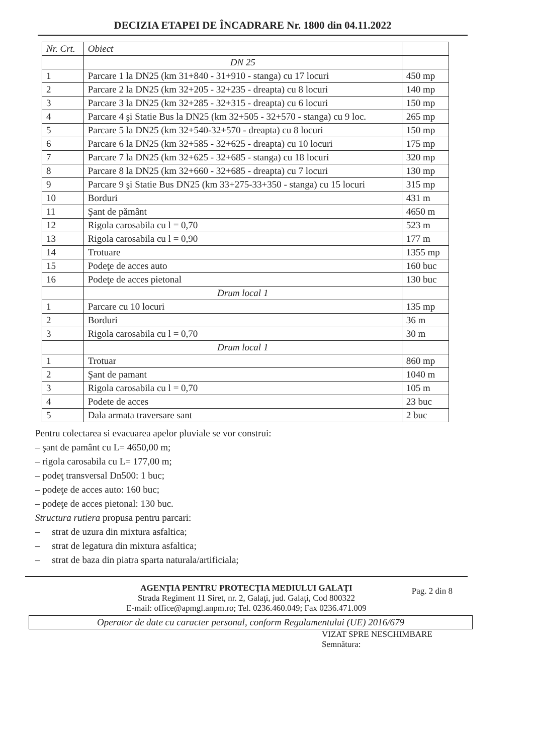DECIZIA ETAPEI DE ÎNCADRARE Nr. 1800 din 04.11.2022
| Nr. Crt. | Obiect | |
| --- | --- | --- |
| | DN 25 | |
| 1 | Parcare 1 la DN25 (km 31+840 - 31+910 - stanga) cu 17 locuri | 450 mp |
| 2 | Parcare 2 la DN25 (km 32+205 - 32+235 - dreapta) cu 8 locuri | 140 mp |
| 3 | Parcare 3 la DN25 (km 32+285 - 32+315 - dreapta) cu 6 locuri | 150 mp |
| 4 | Parcare 4 şi Statie Bus la DN25 (km 32+505 - 32+570 - stanga) cu 9 loc. | 265 mp |
| 5 | Parcare 5 la DN25 (km 32+540-32+570 - dreapta) cu 8 locuri | 150 mp |
| 6 | Parcare 6 la DN25 (km 32+585 - 32+625 - dreapta) cu 10 locuri | 175 mp |
| 7 | Parcare 7 la DN25 (km 32+625 - 32+685 - stanga) cu 18 locuri | 320 mp |
| 8 | Parcare 8 la DN25 (km 32+660 - 32+685 - dreapta) cu 7 locuri | 130 mp |
| 9 | Parcare 9 şi Statie Bus DN25 (km 33+275-33+350 - stanga) cu 15 locuri | 315 mp |
| 10 | Borduri | 431 m |
| 11 | Şant de pământ | 4650 m |
| 12 | Rigola carosabila cu l = 0,70 | 523 m |
| 13 | Rigola carosabila cu l = 0,90 | 177 m |
| 14 | Trotuare | 1355 mp |
| 15 | Podeţe de acces auto | 160 buc |
| 16 | Podeţe de acces pietonal | 130 buc |
| | Drum local 1 | |
| 1 | Parcare cu 10 locuri | 135 mp |
| 2 | Borduri | 36 m |
| 3 | Rigola carosabila cu l = 0,70 | 30 m |
| | Drum local 1 | |
| 1 | Trotuar | 860 mp |
| 2 | Şant de pamant | 1040 m |
| 3 | Rigola carosabila cu l = 0,70 | 105 m |
| 4 | Podete de acces | 23 buc |
| 5 | Dala armata traversare sant | 2 buc |
Pentru colectarea si evacuarea apelor pluviale se vor construi:
– şant de pamânt cu L= 4650,00 m;
– rigola carosabila cu L= 177,00 m;
– podeţ transversal Dn500: 1 buc;
– podeţe de acces auto: 160 buc;
– podeţe de acces pietonal: 130 buc.
Structura rutiera propusa pentru parcari:
– strat de uzura din mixtura asfaltica;
– strat de legatura din mixtura asfaltica;
– strat de baza din piatra sparta naturala/artificiala;
AGENŢIA PENTRU PROTECŢIA MEDIULUI GALAŢI Pag. 2 din 8
Strada Regiment 11 Siret, nr. 2, Galaţi, jud. Galaţi, Cod 800322
E-mail: office@apmgl.anpm.ro; Tel. 0236.460.049; Fax 0236.471.009
Operator de date cu caracter personal, conform Regulamentului (UE) 2016/679
VIZAT SPRE NESCHIMBARE
Semnătura: